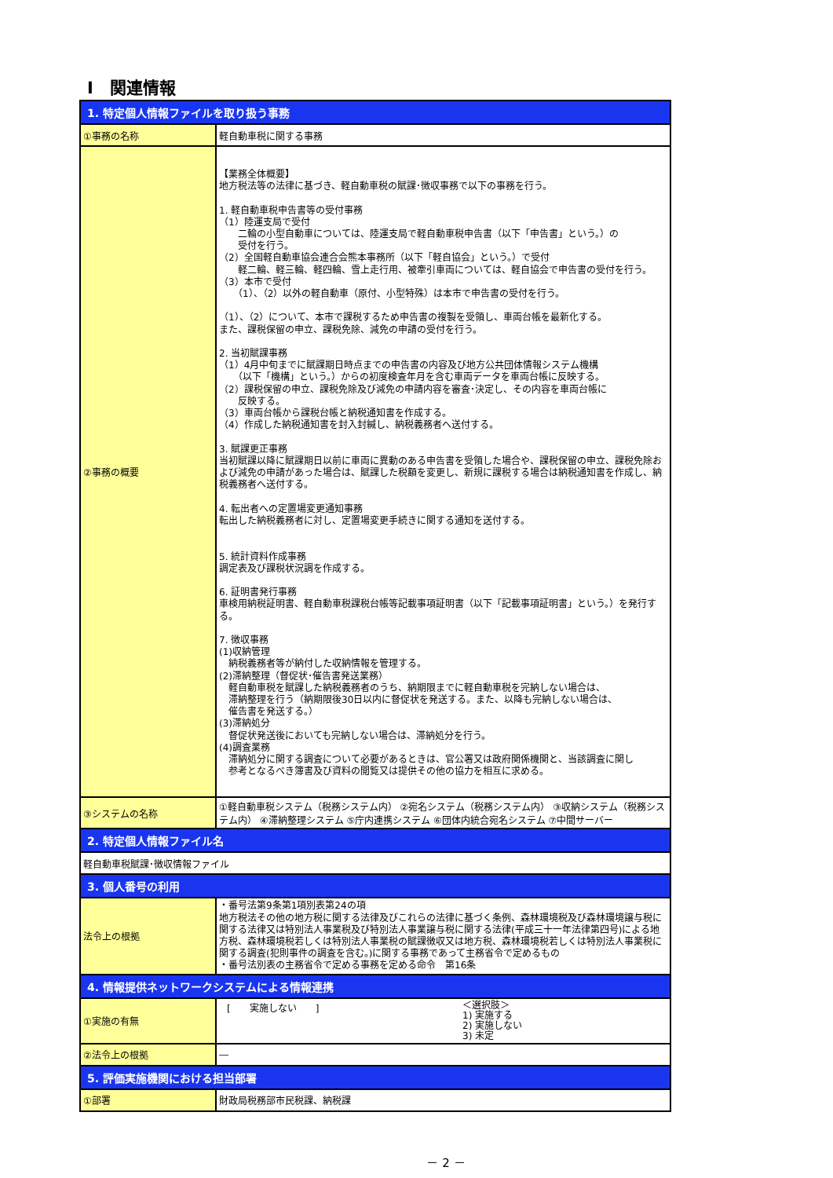Ⅰ　関連情報
| 1. 特定個人情報ファイルを取り扱う事務 | |
| --- | --- |
| ①事務の名称 | 軽自動車税に関する事務 |
| ②事務の概要 | 【業務全体概要】 地方税法等の法律に基づき、軽自動車税の賦課･徴収事務で以下の事務を行う。 1. 軽自動車税申告書等の受付事務 （1）陸運支局で受付 二輪の小型自動車については、陸運支局で軽自動車税申告書（以下「申告書」という。）の 受付を行う。 （2）全国軽自動車協会連合会熊本事務所（以下「軽自協会」という。）で受付 軽二輪、軽三輪、軽四輪、雪上走行用、被牽引車両については、軽自協会で申告書の受付を行う。 （3）本市で受付 （1）、（2）以外の軽自動車（原付、小型特殊）は本市で申告書の受付を行う。 （1）、（2）について、本市で課税するため申告書の複製を受領し、車両台帳を最新化する。 また、課税保留の申立、課税免除、減免の申請の受付を行う。 2. 当初賦課事務 （1）4月中旬までに賦課期日時点までの申告書の内容及び地方公共団体情報システム機構 （以下「機構」という。）からの初度検査年月を含む車両データを車両台帳に反映する。 （2）課税保留の申立、課税免除及び減免の申請内容を審査･決定し、その内容を車両台帳に 反映する。 （3）車両台帳から課税台帳と納税通知書を作成する。 （4）作成した納税通知書を封入封緘し、納税義務者へ送付する。 3. 賦課更正事務 当初賦課以降に賦課期日以前に車両に異動のある申告書を受領した場合や、課税保留の申立、課税免除および減免の申請があった場合は、賦課した税額を変更し、新規に課税する場合は納税通知書を作成し、納税義務者へ送付する。 4. 転出者への定置場変更通知事務 転出した納税義務者に対し、定置場変更手続きに関する通知を送付する。 5. 統計資料作成事務 調定表及び課税状況調を作成する。 6. 証明書発行事務 車検用納税証明書、軽自動車税課税台帳等記載事項証明書（以下「記載事項証明書」という。）を発行する。 7. 徴収事務 (1)収納管理 納税義務者等が納付した収納情報を管理する。 (2)滞納整理（督促状･催告書発送業務） 軽自動車税を賦課した納税義務者のうち、納期限までに軽自動車税を完納しない場合は、 滞納整理を行う（納期限後30日以内に督促状を発送する。また、以降も完納しない場合は、 催告書を発送する。） (3)滞納処分 督促状発送後においても完納しない場合は、滞納処分を行う。 (4)調査業務 滞納処分に関する調査について必要があるときは、官公署又は政府関係機関と、当該調査に関し 参考となるべき簿書及び資料の閲覧又は提供その他の協力を相互に求める。 |
| ③システムの名称 | ①軽自動車税システム（税務システム内） ②宛名システム（税務システム内） ③収納システム（税務システム内） ④滞納整理システム ⑤庁内連携システム ⑥団体内統合宛名システム ⑦中間サーバー |
| 2. 特定個人情報ファイル名 | |
| 軽自動車税賦課･徴収情報ファイル | |
| 3. 個人番号の利用 | |
| 法令上の根拠 | ・番号法第9条第1項別表第24の項 地方税法その他の地方税に関する法律及びこれらの法律に基づく条例、森林環境税及び森林環境譲与税に関する法律又は特別法人事業税及び特別法人事業譲与税に関する法律(平成三十一年法律第四号)による地方税、森林環境税若しくは特別法人事業税の賦課徴収又は地方税、森林環境税若しくは特別法人事業税に関する調査(犯則事件の調査を含む。)に関する事務であって主務省令で定めるもの ・番号法別表の主務省令で定める事務を定める命令 第16条 |
| 4. 情報提供ネットワークシステムによる情報連携 | |
| ①実施の有無 | [ 実施しない ] ＜選択肢＞ 1) 実施する 2) 実施しない 3) 未定 |
| ②法令上の根拠 | ― |
| 5. 評価実施機関における担当部署 | |
| ①部署 | 財政局税務部市民税課、納税課 |
－ 2 －